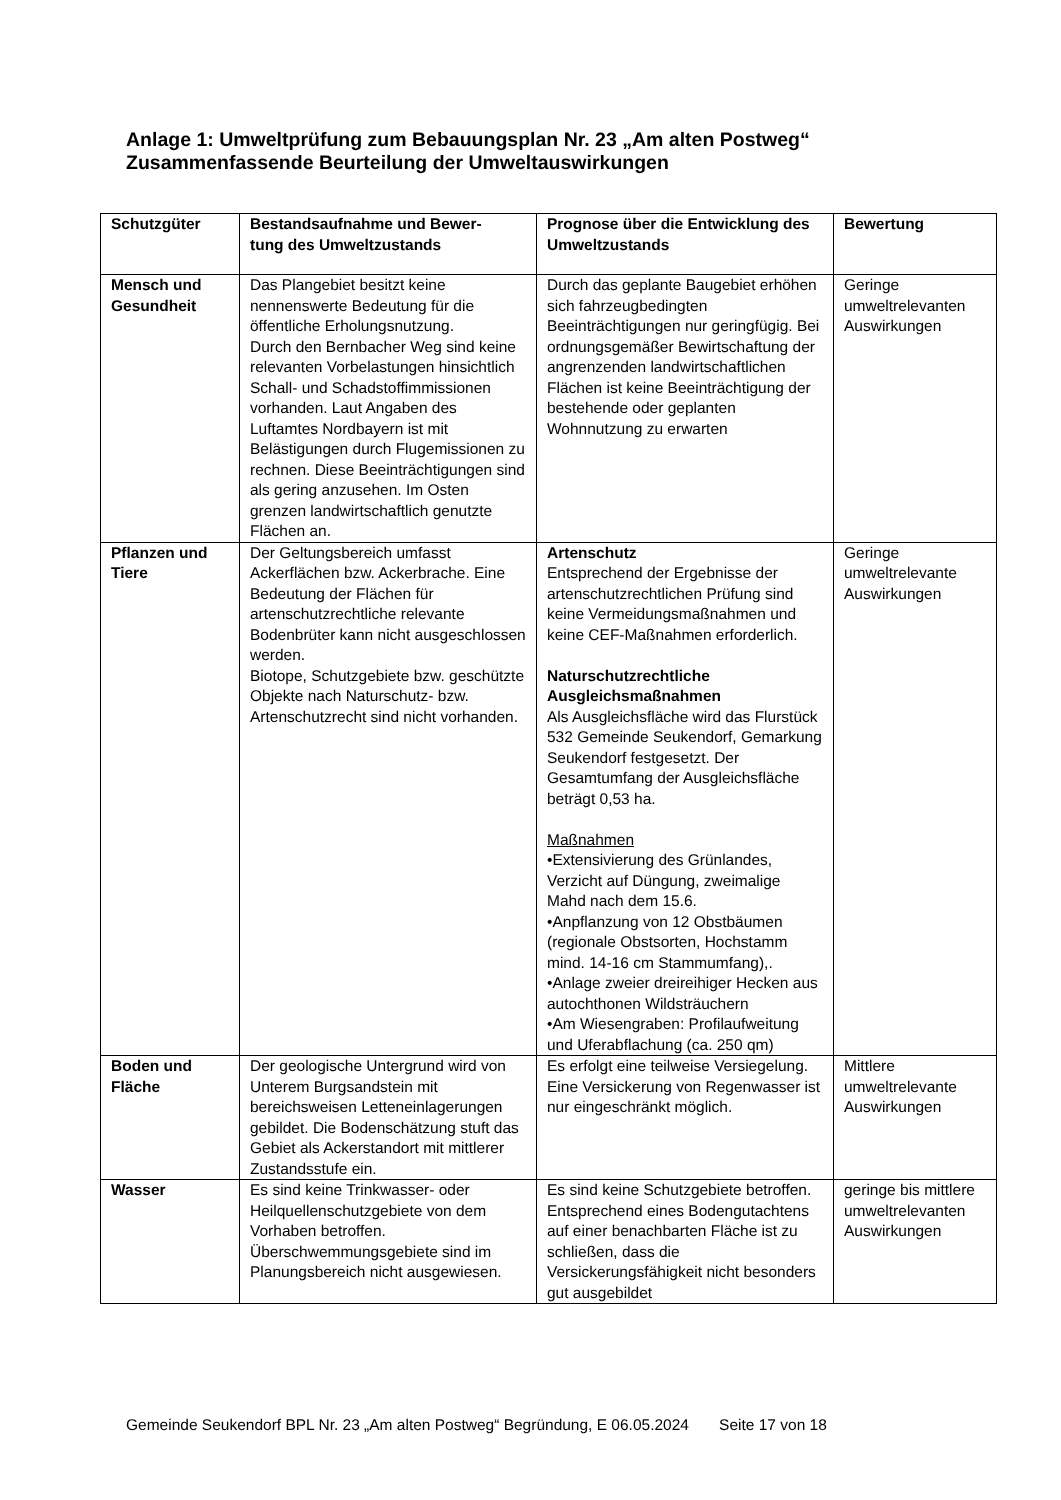Anlage 1: Umweltprüfung zum Bebauungsplan Nr. 23 „Am alten Postweg“
Zusammenfassende Beurteilung der Umweltauswirkungen
| Schutzgüter | Bestandsaufnahme und Bewer- tung des Umweltzustands | Prognose über die Entwicklung des Umweltzustands | Bewertung |
| --- | --- | --- | --- |
| Mensch und Gesundheit | Das Plangebiet besitzt keine nennenswerte Bedeutung für die öffentliche Erholungsnutzung. Durch den Bernbacher Weg sind keine relevanten Vorbelastungen hinsichtlich Schall- und Schadstoffimmissionen vorhanden. Laut Angaben des Luftamtes Nordbayern ist mit Belästigungen durch Flugemissionen zu rechnen. Diese Beeinträchtigungen sind als gering anzusehen. Im Osten grenzen landwirtschaftlich genutzte Flächen an. | Durch das geplante Baugebiet erhöhen sich fahrzeugbedingten Beeinträchtigungen nur geringfügig. Bei ordnungsgemäßer Bewirtschaftung der angrenzenden landwirtschaftlichen Flächen ist keine Beeinträchtigung der bestehende oder geplanten Wohnnutzung zu erwarten | Geringe umweltrelevanten Auswirkungen |
| Pflanzen und Tiere | Der Geltungsbereich umfasst Ackerflächen bzw. Ackerbrache. Eine Bedeutung der Flächen für artenschutzrechtliche relevante Bodenbrüter kann nicht ausgeschlossen werden. Biotope, Schutzgebiete bzw. geschützte Objekte nach Naturschutz- bzw. Artenschutzrecht sind nicht vorhanden. | Artenschutz Entsprechend der Ergebnisse der artenschutzrechtlichen Prüfung sind keine Vermeidungsmaßnahmen und keine CEF-Maßnahmen erforderlich. Naturschutzrechtliche Ausgleichsmaßnahmen Als Ausgleichsfläche wird das Flurstück 532 Gemeinde Seukendorf, Gemarkung Seukendorf festgesetzt. Der Gesamtumfang der Ausgleichsfläche beträgt 0,53 ha. Maßnahmen •Extensivierung des Grünlandes, Verzicht auf Düngung, zweimalige Mahd nach dem 15.6. •Anpflanzung von 12 Obstbäumen (regionale Obstsorten, Hochstamm mind. 14-16 cm Stammumfang),. •Anlage zweier dreireihiger Hecken aus autochthonen Wildsträuchern •Am Wiesengraben: Profilaufweitung und Uferabflachung (ca. 250 qm) | Geringe umweltrelevante Auswirkungen |
| Boden und Fläche | Der geologische Untergrund wird von Unterem Burgsandstein mit bereichsweisen Letteneinlagerungen gebildet. Die Bodenschätzung stuft das Gebiet als Ackerstandort mit mittlerer Zustandsstufe ein. | Es erfolgt eine teilweise Versiegelung. Eine Versickerung von Regenwasser ist nur eingeschränkt möglich. | Mittlere umweltrelevante Auswirkungen |
| Wasser | Es sind keine Trinkwasser- oder Heilquellenschutzgebiete von dem Vorhaben betroffen. Überschwemmungsgebiete sind im Planungsbereich nicht ausgewiesen. | Es sind keine Schutzgebiete betroffen. Entsprechend eines Bodengutachtens auf einer benachbarten Fläche ist zu schließen, dass die Versickerungsfähigkeit nicht besonders gut ausgebildet | geringe bis mittlere umweltrelevanten Auswirkungen |
Gemeinde Seukendorf BPL Nr. 23 „Am alten Postweg“ Begründung, E 06.05.2024 Seite 17 von 18